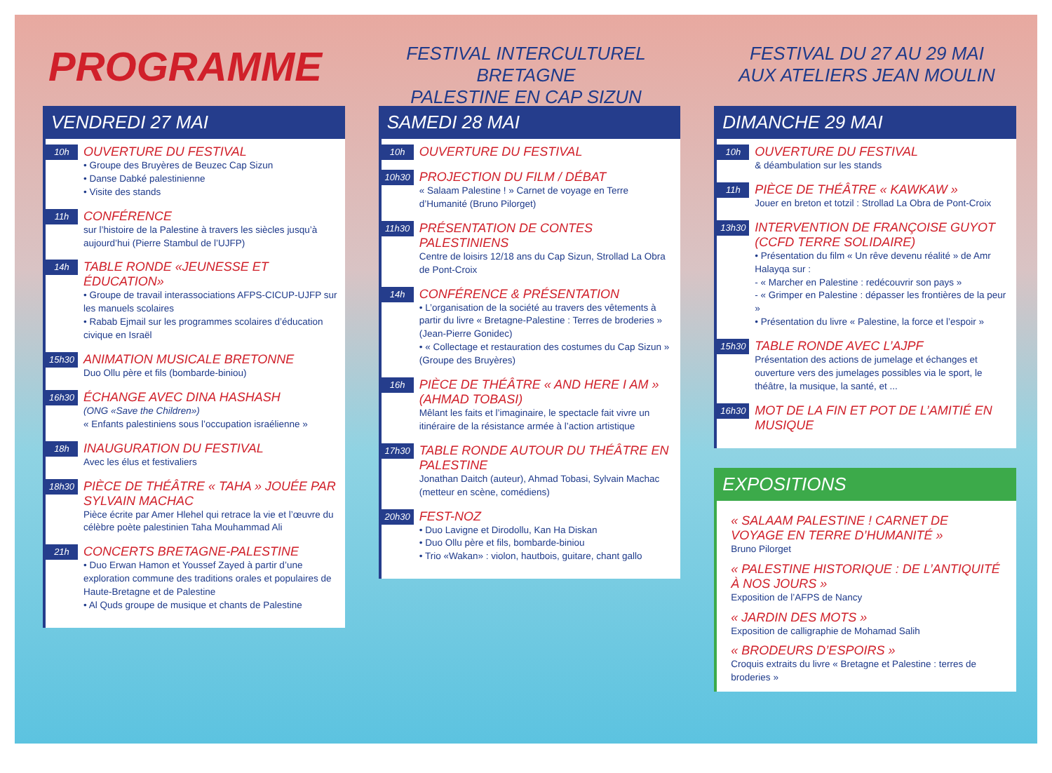PROGRAMME
FESTIVAL INTERCULTUREL BRETAGNE
PALESTINE EN CAP SIZUN
FESTIVAL DU 27 AU 29 MAI
AUX ATELIERS JEAN MOULIN
VENDREDI 27 MAI
10h
OUVERTURE DU FESTIVAL
• Groupe des Bruyères de Beuzec Cap Sizun
• Danse Dabké palestinienne
• Visite des stands
11h
CONFÉRENCE
sur l’histoire de la Palestine à travers les siècles jusqu’à aujourd’hui (Pierre Stambul de l’UJFP)
14h
TABLE RONDE «JEUNESSE ET ÉDUCATION»
• Groupe de travail interassociations AFPS-CICUP-UJFP sur les manuels scolaires
• Rabab Ejmail sur les programmes scolaires d’éducation civique en Israël
15h30
ANIMATION MUSICALE BRETONNE
Duo Ollu père et fils (bombarde-biniou)
16h30
ÉCHANGE AVEC DINA HASHASH
(ONG «Save the Children»)
« Enfants palestiniens sous l’occupation israélienne »
18h
INAUGURATION DU FESTIVAL
Avec les élus et festivaliers
18h30
PIÈCE DE THÉÂTRE « TAHA » JOUÉE PAR SYLVAIN MACHAC
Pièce écrite par Amer Hlehel qui retrace la vie et l’œuvre du célèbre poète palestinien Taha Mouhammad Ali
21h
CONCERTS BRETAGNE-PALESTINE
• Duo Erwan Hamon et Youssef Zayed à partir d’une exploration commune des traditions orales et populaires de Haute-Bretagne et de Palestine
• Al Quds groupe de musique et chants de Palestine
SAMEDI 28 MAI
10h
OUVERTURE DU FESTIVAL
10h30
PROJECTION DU FILM / DÉBAT
« Salaam Palestine ! » Carnet de voyage en Terre d’Humanité (Bruno Pilorget)
11h30
PRÉSENTATION DE CONTES PALESTINIENS
Centre de loisirs 12/18 ans du Cap Sizun, Strollad La Obra de Pont-Croix
14h
CONFÉRENCE & PRÉSENTATION
• L’organisation de la société au travers des vêtements à partir du livre « Bretagne-Palestine : Terres de broderies » (Jean-Pierre Gonidec)
• « Collectage et restauration des costumes du Cap Sizun » (Groupe des Bruyères)
16h
PIÈCE DE THÉÂTRE « AND HERE I AM » (AHMAD TOBASI)
Mêlant les faits et l’imaginaire, le spectacle fait vivre un itinéraire de la résistance armée à l’action artistique
17h30
TABLE RONDE AUTOUR DU THÉÂTRE EN PALESTINE
Jonathan Daitch (auteur), Ahmad Tobasi, Sylvain Machac (metteur en scène, comédiens)
20h30
FEST-NOZ
• Duo Lavigne et Dirodollu, Kan Ha Diskan
• Duo Ollu père et fils, bombarde-biniou
• Trio «Wakan» : violon, hautbois, guitare, chant gallo
DIMANCHE 29 MAI
10h
OUVERTURE DU FESTIVAL
& déambulation sur les stands
11h
PIÈCE DE THÉÂTRE « KAWKAW »
Jouer en breton et totzil : Strollad La Obra de Pont-Croix
13h30
INTERVENTION DE FRANÇOISE GUYOT (CCFD TERRE SOLIDAIRE)
• Présentation du film « Un rêve devenu réalité » de Amr Halayqa sur :
- « Marcher en Palestine : redécouvrir son pays »
- « Grimper en Palestine : dépasser les frontières de la peur »
• Présentation du livre « Palestine, la force et l’espoir »
15h30
TABLE RONDE AVEC L’AJPF
Présentation des actions de jumelage et échanges et ouverture vers des jumelages possibles via le sport, le théâtre, la musique, la santé, et ...
16h30
MOT DE LA FIN ET POT DE L’AMITIÉ EN MUSIQUE
EXPOSITIONS
« SALAAM PALESTINE ! CARNET DE VOYAGE EN TERRE D’HUMANITÉ »
Bruno Pilorget
« PALESTINE HISTORIQUE : DE L’ANTIQUITÉ À NOS JOURS »
Exposition de l’AFPS de Nancy
« JARDIN DES MOTS »
Exposition de calligraphie de Mohamad Salih
« BRODEURS D’ESPOIRS »
Croquis extraits du livre « Bretagne et Palestine : terres de broderies »